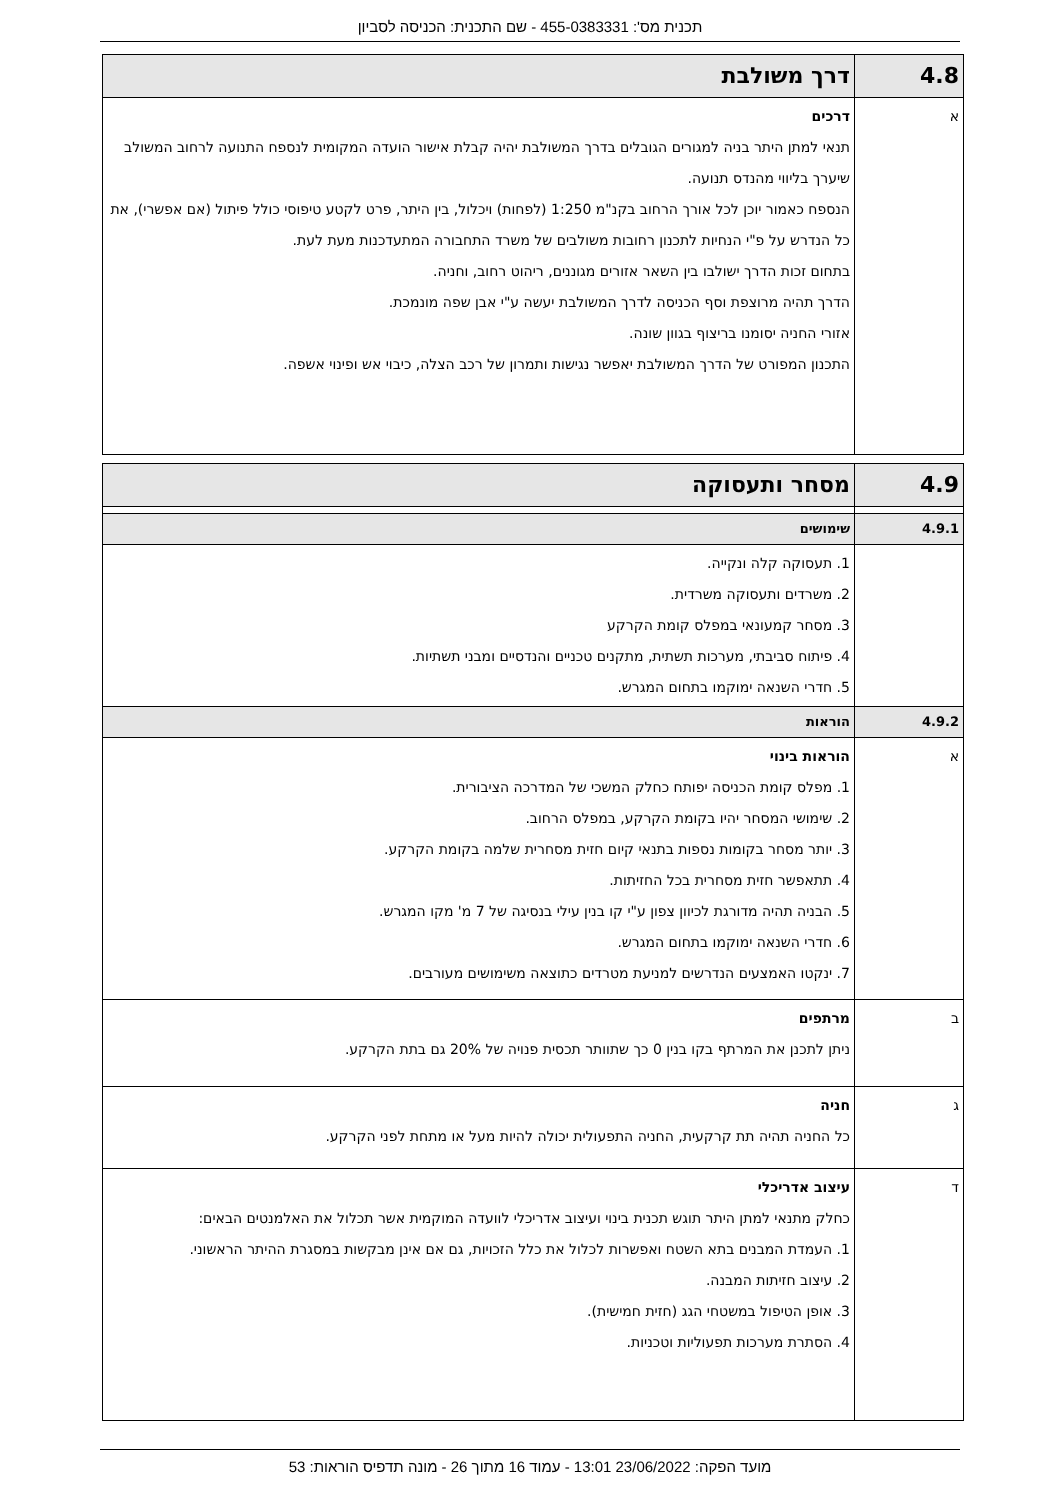תכנית מס': 455-0383331 - שם התכנית: הכניסה לסביון
| 4.8 | דרך משולבת |
| א | דרכים תנאי למתן היתר בניה למגורים הגובלים בדרך המשולבת יהיה קבלת אישור הועדה המקומית לנספח התנועה לרחוב המשולב שיערך בליווי מהנדס תנועה. הנספח כאמור יוכן לכל אורך הרחוב בקנ"מ 1:250 (לפחות) ויכלול, בין היתר, פרט לקטע טיפוסי כולל פיתול (אם אפשרי), את כל הנדרש על פ"י הנחיות לתכנון רחובות משולבים של משרד התחבורה המתעדכנות מעת לעת. בתחום זכות הדרך ישולבו בין השאר אזורים מגוננים, ריהוט רחוב, וחניה. הדרך תהיה מרוצפת וסף הכניסה לדרך המשולבת יעשה ע"י אבן שפה מונמכת. אזורי החניה יסומנו בריצוף בגוון שונה. התכנון המפורט של הדרך המשולבת יאפשר נגישות ותמרון של רכב הצלה, כיבוי אש ופינוי אשפה. |
| 4.9 | מסחר ותעסוקה |
| 4.9.1 | שימושים |
| | 1. תעסוקה קלה ונקייה. 2. משרדים ותעסוקה משרדית. 3. מסחר קמעונאי במפלס קומת הקרקע 4. פיתוח סביבתי, מערכות תשתית, מתקנים טכניים והנדסיים ומבני תשתיות. 5. חדרי השנאה ימוקמו בתחום המגרש. |
| 4.9.2 | הוראות |
| א | הוראות בינוי 1. מפלס קומת הכניסה יפותח כחלק המשכי של המדרכה הציבורית. 2. שימושי המסחר יהיו בקומת הקרקע, במפלס הרחוב. 3. יותר מסחר בקומות נספות בתנאי קיום חזית מסחרית שלמה בקומת הקרקע. 4. תתאפשר חזית מסחרית בכל החזיתות. 5. הבניה תהיה מדורגת לכיוון צפון ע"י קו בנין עילי בנסיגה של 7 מ' מקו המגרש. 6. חדרי השנאה ימוקמו בתחום המגרש. 7. ינקטו האמצעים הנדרשים למניעת מטרדים כתוצאה משימושים מעורבים. |
| ב | מרתפים ניתן לתכנן את המרתף בקו בנין 0 כך שתוותר תכסית פנויה של 20% גם בתת הקרקע. |
| ג | חניה כל החניה תהיה תת קרקעית, החניה התפעולית יכולה להיות מעל או מתחת לפני הקרקע. |
| ד | עיצוב אדריכלי כחלק מתנאי למתן היתר תוגש תכנית בינוי ועיצוב אדריכלי לוועדה המוקמית אשר תכלול את האלמנטים הבאים: 1. העמדת המבנים בתא השטח ואפשרות לכלול את כלל הזכויות, גם אם אינן מבקשות במסגרת ההיתר הראשוני. 2. עיצוב חזיתות המבנה. 3. אופן הטיפול במשטחי הגג (חזית חמישית). 4. הסתרת מערכות תפעוליות וטכניות. |
מועד הפקה: 23/06/2022 13:01 - עמוד 16 מתוך 26 - מונה תדפיס הוראות: 53